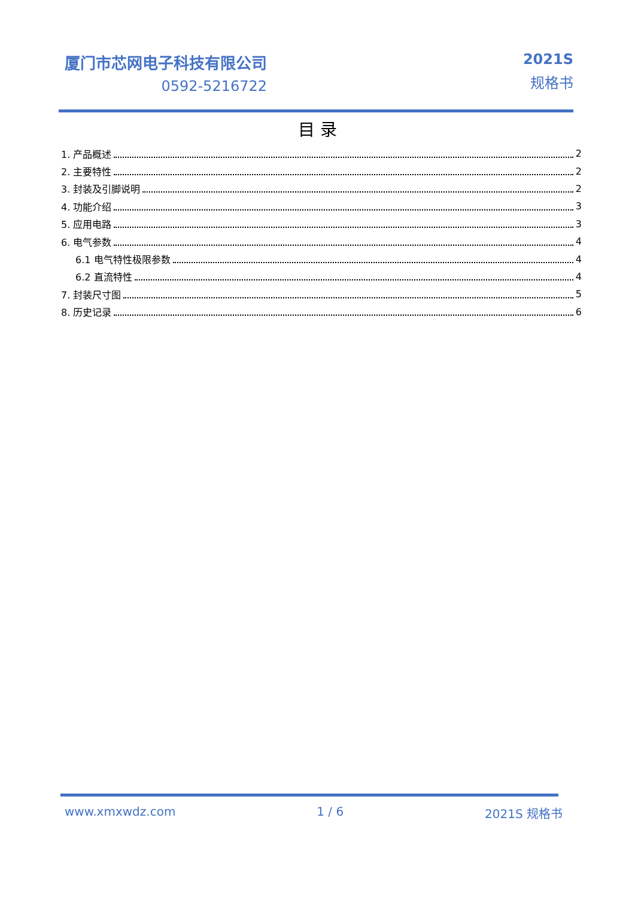厦门市芯网电子科技有限公司
0592-5216722
2021S
规格书
目 录
1. 产品概述 2
2. 主要特性 2
3. 封装及引脚说明 2
4. 功能介绍 3
5. 应用电路 3
6. 电气参数 4
6.1 电气特性极限参数 4
6.2 直流特性 4
7. 封装尺寸图 5
8. 历史记录 6
www.xmxwdz.com 1 / 6 2021S 规格书